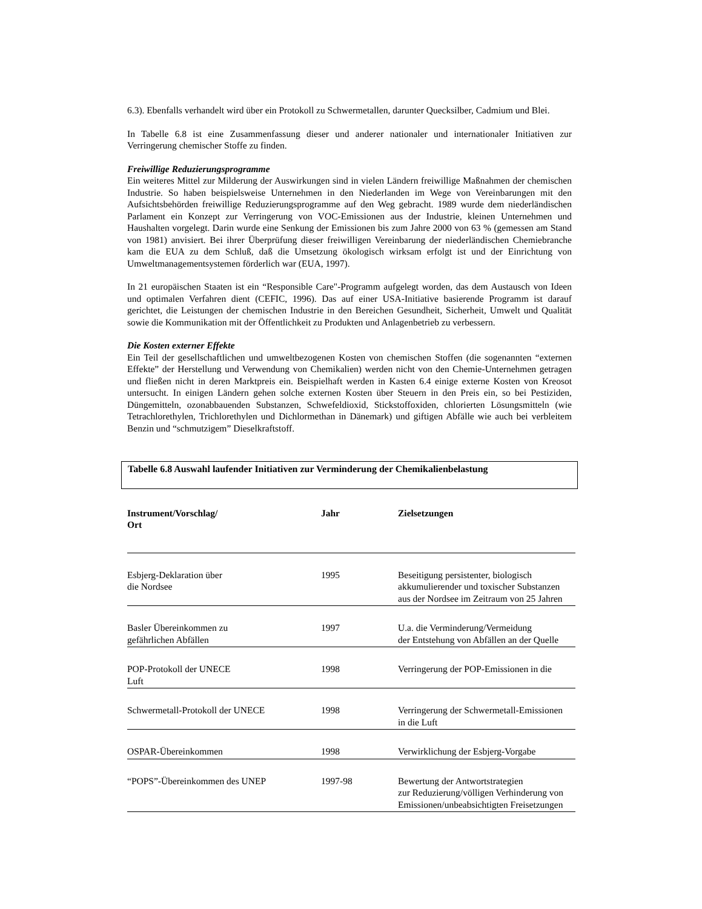6.3). Ebenfalls verhandelt wird über ein Protokoll zu Schwermetallen, darunter Quecksilber, Cadmium und Blei.
In Tabelle 6.8 ist eine Zusammenfassung dieser und anderer nationaler und internationaler Initiativen zur Verringerung chemischer Stoffe zu finden.
Freiwillige Reduzierungsprogramme
Ein weiteres Mittel zur Milderung der Auswirkungen sind in vielen Ländern freiwillige Maßnahmen der chemischen Industrie. So haben beispielsweise Unternehmen in den Niederlanden im Wege von Vereinbarungen mit den Aufsichtsbehörden freiwillige Reduzierungsprogramme auf den Weg gebracht. 1989 wurde dem niederländischen Parlament ein Konzept zur Verringerung von VOC-Emissionen aus der Industrie, kleinen Unternehmen und Haushalten vorgelegt. Darin wurde eine Senkung der Emissionen bis zum Jahre 2000 von 63 % (gemessen am Stand von 1981) anvisiert. Bei ihrer Überprüfung dieser freiwilligen Vereinbarung der niederländischen Chemiebranche kam die EUA zu dem Schluß, daß die Umsetzung ökologisch wirksam erfolgt ist und der Einrichtung von Umweltmanagementsystemen förderlich war (EUA, 1997).
In 21 europäischen Staaten ist ein “Responsible Care"-Programm aufgelegt worden, das dem Austausch von Ideen und optimalen Verfahren dient (CEFIC, 1996). Das auf einer USA-Initiative basierende Programm ist darauf gerichtet, die Leistungen der chemischen Industrie in den Bereichen Gesundheit, Sicherheit, Umwelt und Qualität sowie die Kommunikation mit der Öffentlichkeit zu Produkten und Anlagenbetrieb zu verbessern.
Die Kosten externer Effekte
Ein Teil der gesellschaftlichen und umweltbezogenen Kosten von chemischen Stoffen (die sogenannten “externen Effekte” der Herstellung und Verwendung von Chemikalien) werden nicht von den Chemie-Unternehmen getragen und fließen nicht in deren Marktpreis ein. Beispielhaft werden in Kasten 6.4 einige externe Kosten von Kreosot untersucht. In einigen Ländern gehen solche externen Kosten über Steuern in den Preis ein, so bei Pestiziden, Düngemitteln, ozonabbauenden Substanzen, Schwefeldioxid, Stickstoffoxiden, chlorierten Lösungsmitteln (wie Tetrachlorethylen, Trichlorethylen und Dichlormethan in Dänemark) und giftigen Abfälle wie auch bei verbleitem Benzin und “schmutzigem” Dieselkraftstoff.
Tabelle 6.8 Auswahl laufender Initiativen zur Verminderung der Chemikalienbelastung
| Instrument/Vorschlag/ Ort | Jahr | Zielsetzungen |
| --- | --- | --- |
| Esbjerg-Deklaration über die Nordsee | 1995 | Beseitigung persistenter, biologisch akkumulierender und toxischer Substanzen aus der Nordsee im Zeitraum von 25 Jahren |
| Basler Übereinkommen zu gefährlichen Abfällen | 1997 | U.a. die Verminderung/Vermeidung der Entstehung von Abfällen an der Quelle |
| POP-Protokoll der UNECE Luft | 1998 | Verringerung der POP-Emissionen in die |
| Schwermetall-Protokoll der UNECE | 1998 | Verringerung der Schwermetall-Emissionen in die Luft |
| OSPAR-Übereinkommen | 1998 | Verwirklichung der Esbjerg-Vorgabe |
| “POPS”-Übereinkommen des UNEP | 1997-98 | Bewertung der Antwortstrategien zur Reduzierung/völligen Verhinderung von Emissionen/unbeabsichtigten Freisetzungen |